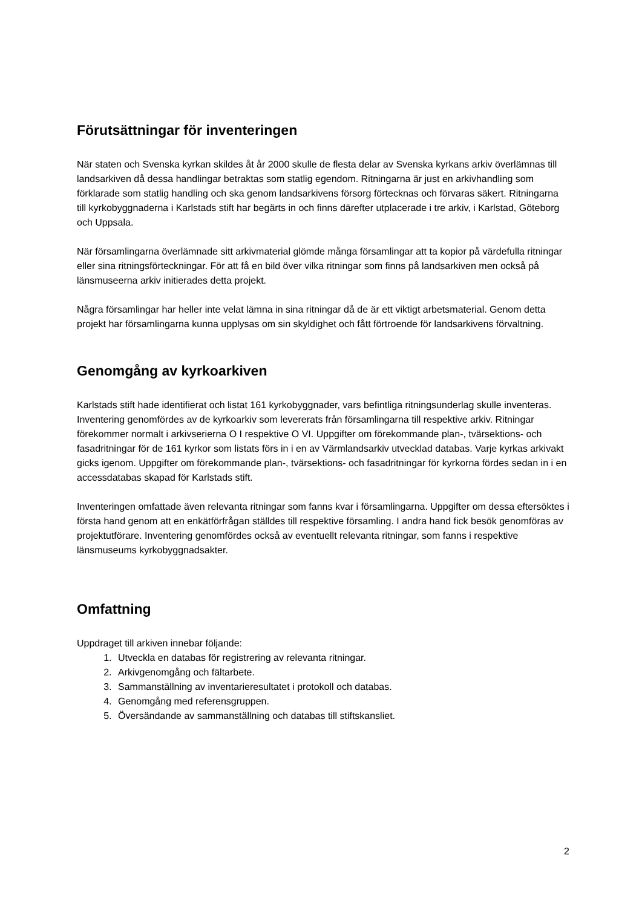Förutsättningar för inventeringen
När staten och Svenska kyrkan skildes åt år 2000 skulle de flesta delar av Svenska kyrkans arkiv överlämnas till landsarkiven då dessa handlingar betraktas som statlig egendom. Ritningarna är just en arkivhandling som förklarade som statlig handling och ska genom landsarkivens försorg förtecknas och förvaras säkert. Ritningarna till kyrkobyggnaderna i Karlstads stift har begärts in och finns därefter utplacerade i tre arkiv, i Karlstad, Göteborg och Uppsala.
När församlingarna överlämnade sitt arkivmaterial glömde många församlingar att ta kopior på värdefulla ritningar eller sina ritningsförteckningar. För att få en bild över vilka ritningar som finns på landsarkiven men också på länsmuseerna arkiv initierades detta projekt.
Några församlingar har heller inte velat lämna in sina ritningar då de är ett viktigt arbetsmaterial. Genom detta projekt har församlingarna kunna upplysas om sin skyldighet och fått förtroende för landsarkivens förvaltning.
Genomgång av kyrkoarkiven
Karlstads stift hade identifierat och listat 161 kyrkobyggnader, vars befintliga ritningsunderlag skulle inventeras. Inventering genomfördes av de kyrkoarkiv som levererats från församlingarna till respektive arkiv. Ritningar förekommer normalt i arkivserierna O I respektive O VI. Uppgifter om förekommande plan-, tvärsektions- och fasadritningar för de 161 kyrkor som listats förs in i en av Värmlandsarkiv utvecklad databas. Varje kyrkas arkivakt gicks igenom. Uppgifter om förekommande plan-, tvärsektions- och fasadritningar för kyrkorna fördes sedan in i en accessdatabas skapad för Karlstads stift.
Inventeringen omfattade även relevanta ritningar som fanns kvar i församlingarna. Uppgifter om dessa eftersöktes i första hand genom att en enkätförfrågan ställdes till respektive församling. I andra hand fick besök genomföras av projektutförare. Inventering genomfördes också av eventuellt relevanta ritningar, som fanns i respektive länsmuseums kyrkobyggnadsakter.
Omfattning
Uppdraget till arkiven innebar följande:
1. Utveckla en databas för registrering av relevanta ritningar.
2. Arkivgenomgång och fältarbete.
3. Sammanställning av inventarieresultatet i protokoll och databas.
4. Genomgång med referensgruppen.
5. Översändande av sammanställning och databas till stiftskansliet.
2